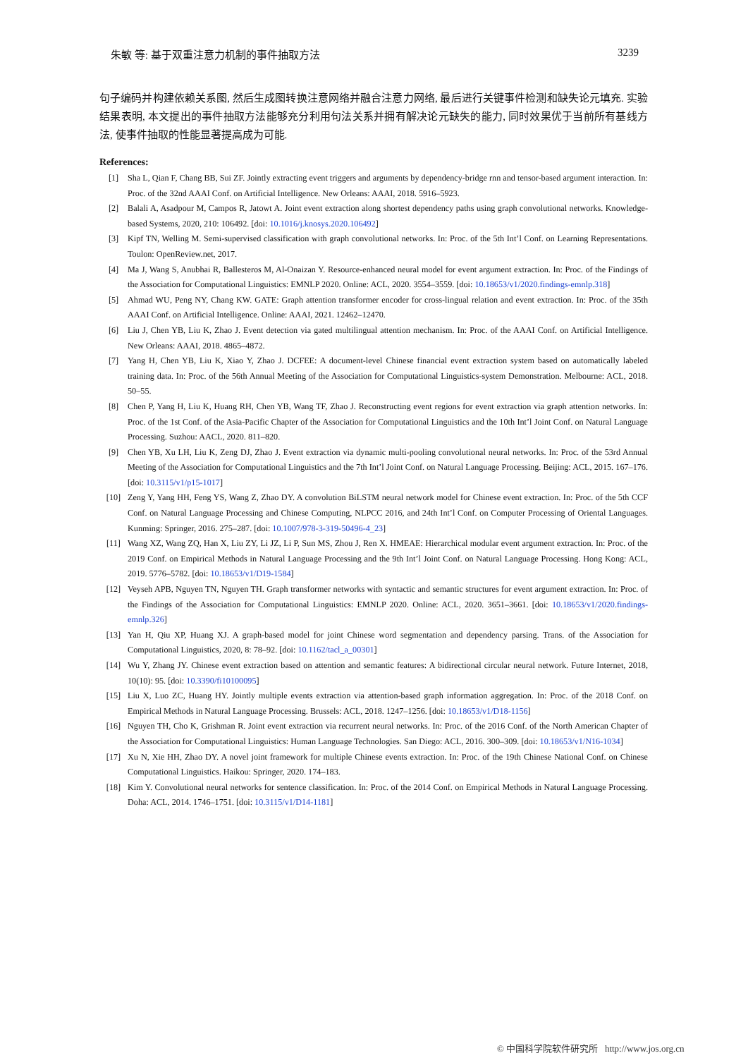朱敏 等: 基于双重注意力机制的事件抽取方法 3239
句子编码并构建依赖关系图, 然后生成图转换注意网络并融合注意力网络, 最后进行关键事件检测和缺失论元填充. 实验结果表明, 本文提出的事件抽取方法能够充分利用句法关系并拥有解决论元缺失的能力, 同时效果优于当前所有基线方法, 使事件抽取的性能显著提高成为可能.
References:
[1] Sha L, Qian F, Chang BB, Sui ZF. Jointly extracting event triggers and arguments by dependency-bridge rnn and tensor-based argument interaction. In: Proc. of the 32nd AAAI Conf. on Artificial Intelligence. New Orleans: AAAI, 2018. 5916–5923.
[2] Balali A, Asadpour M, Campos R, Jatowt A. Joint event extraction along shortest dependency paths using graph convolutional networks. Knowledge-based Systems, 2020, 210: 106492. [doi: 10.1016/j.knosys.2020.106492]
[3] Kipf TN, Welling M. Semi-supervised classification with graph convolutional networks. In: Proc. of the 5th Int’l Conf. on Learning Representations. Toulon: OpenReview.net, 2017.
[4] Ma J, Wang S, Anubhai R, Ballesteros M, Al-Onaizan Y. Resource-enhanced neural model for event argument extraction. In: Proc. of the Findings of the Association for Computational Linguistics: EMNLP 2020. Online: ACL, 2020. 3554–3559. [doi: 10.18653/v1/2020.findings-emnlp.318]
[5] Ahmad WU, Peng NY, Chang KW. GATE: Graph attention transformer encoder for cross-lingual relation and event extraction. In: Proc. of the 35th AAAI Conf. on Artificial Intelligence. Online: AAAI, 2021. 12462–12470.
[6] Liu J, Chen YB, Liu K, Zhao J. Event detection via gated multilingual attention mechanism. In: Proc. of the AAAI Conf. on Artificial Intelligence. New Orleans: AAAI, 2018. 4865–4872.
[7] Yang H, Chen YB, Liu K, Xiao Y, Zhao J. DCFEE: A document-level Chinese financial event extraction system based on automatically labeled training data. In: Proc. of the 56th Annual Meeting of the Association for Computational Linguistics-system Demonstration. Melbourne: ACL, 2018. 50–55.
[8] Chen P, Yang H, Liu K, Huang RH, Chen YB, Wang TF, Zhao J. Reconstructing event regions for event extraction via graph attention networks. In: Proc. of the 1st Conf. of the Asia-Pacific Chapter of the Association for Computational Linguistics and the 10th Int’l Joint Conf. on Natural Language Processing. Suzhou: AACL, 2020. 811–820.
[9] Chen YB, Xu LH, Liu K, Zeng DJ, Zhao J. Event extraction via dynamic multi-pooling convolutional neural networks. In: Proc. of the 53rd Annual Meeting of the Association for Computational Linguistics and the 7th Int’l Joint Conf. on Natural Language Processing. Beijing: ACL, 2015. 167–176. [doi: 10.3115/v1/p15-1017]
[10] Zeng Y, Yang HH, Feng YS, Wang Z, Zhao DY. A convolution BiLSTM neural network model for Chinese event extraction. In: Proc. of the 5th CCF Conf. on Natural Language Processing and Chinese Computing, NLPCC 2016, and 24th Int’l Conf. on Computer Processing of Oriental Languages. Kunming: Springer, 2016. 275–287. [doi: 10.1007/978-3-319-50496-4_23]
[11] Wang XZ, Wang ZQ, Han X, Liu ZY, Li JZ, Li P, Sun MS, Zhou J, Ren X. HMEAE: Hierarchical modular event argument extraction. In: Proc. of the 2019 Conf. on Empirical Methods in Natural Language Processing and the 9th Int’l Joint Conf. on Natural Language Processing. Hong Kong: ACL, 2019. 5776–5782. [doi: 10.18653/v1/D19-1584]
[12] Veyseh APB, Nguyen TN, Nguyen TH. Graph transformer networks with syntactic and semantic structures for event argument extraction. In: Proc. of the Findings of the Association for Computational Linguistics: EMNLP 2020. Online: ACL, 2020. 3651–3661. [doi: 10.18653/v1/2020.findings-emnlp.326]
[13] Yan H, Qiu XP, Huang XJ. A graph-based model for joint Chinese word segmentation and dependency parsing. Trans. of the Association for Computational Linguistics, 2020, 8: 78–92. [doi: 10.1162/tacl_a_00301]
[14] Wu Y, Zhang JY. Chinese event extraction based on attention and semantic features: A bidirectional circular neural network. Future Internet, 2018, 10(10): 95. [doi: 10.3390/fi10100095]
[15] Liu X, Luo ZC, Huang HY. Jointly multiple events extraction via attention-based graph information aggregation. In: Proc. of the 2018 Conf. on Empirical Methods in Natural Language Processing. Brussels: ACL, 2018. 1247–1256. [doi: 10.18653/v1/D18-1156]
[16] Nguyen TH, Cho K, Grishman R. Joint event extraction via recurrent neural networks. In: Proc. of the 2016 Conf. of the North American Chapter of the Association for Computational Linguistics: Human Language Technologies. San Diego: ACL, 2016. 300–309. [doi: 10.18653/v1/N16-1034]
[17] Xu N, Xie HH, Zhao DY. A novel joint framework for multiple Chinese events extraction. In: Proc. of the 19th Chinese National Conf. on Chinese Computational Linguistics. Haikou: Springer, 2020. 174–183.
[18] Kim Y. Convolutional neural networks for sentence classification. In: Proc. of the 2014 Conf. on Empirical Methods in Natural Language Processing. Doha: ACL, 2014. 1746–1751. [doi: 10.3115/v1/D14-1181]
© 中国科学院软件研究所 http://www.jos.org.cn